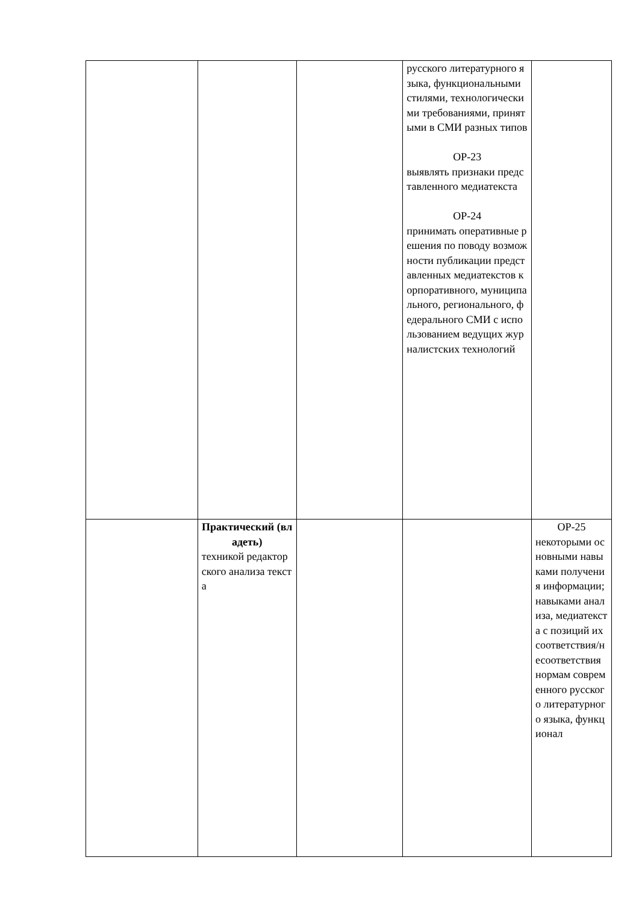| | | | русского литературного языка, функциональными стилями, технологическими требованиями, принятыми в СМИ разных типов ОР-23 выявлять признаки представленного медиатекста ОР-24 принимать оперативные решения по поводу возможности публикации представленных медиатекстов корпоративного, муниципального, регионального, федерального СМИ с использованием ведущих журналистских технологий | |
| | Практический (владеть) техникой редакторского анализа текста | | | ОР-25 некоторыми основными навыками получения информации; навыками анализа, медиатекста с позиций их соответствия/несоответствия нормам современного русского литературного языка, функционал |